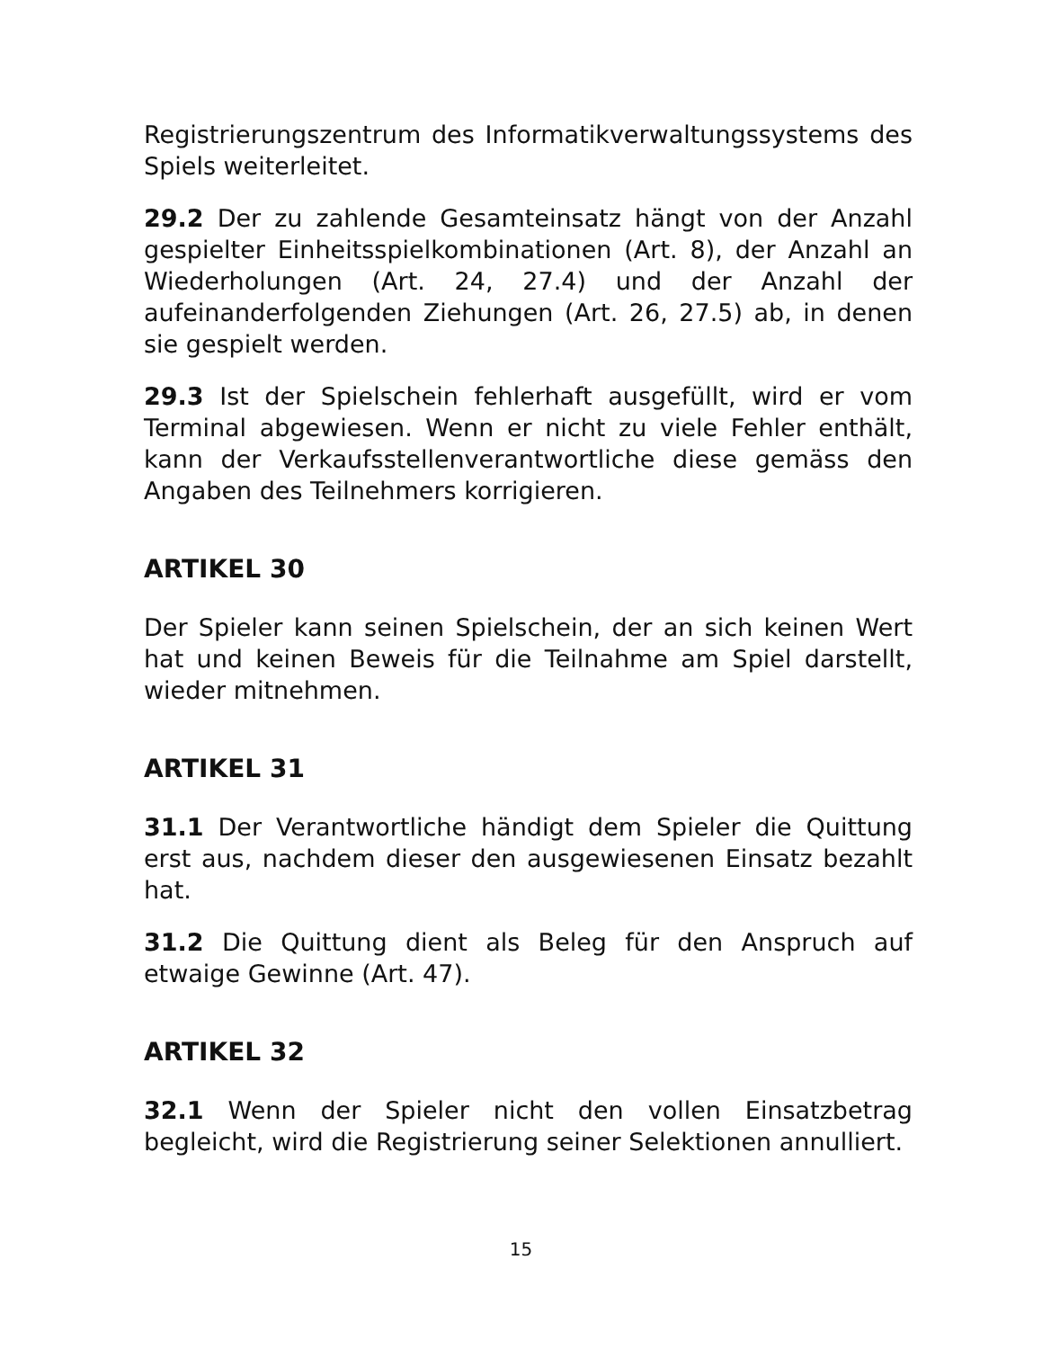Registrierungszentrum des Informatikverwaltungssystems des Spiels weiterleitet.
29.2 Der zu zahlende Gesamteinsatz hängt von der Anzahl gespielter Einheitsspielkombinationen (Art. 8), der Anzahl an Wiederholungen (Art. 24, 27.4) und der Anzahl der aufeinanderfolgenden Ziehungen (Art. 26, 27.5) ab, in denen sie gespielt werden.
29.3 Ist der Spielschein fehlerhaft ausgefüllt, wird er vom Terminal abgewiesen. Wenn er nicht zu viele Fehler enthält, kann der Verkaufsstellenverantwortliche diese gemäss den Angaben des Teilnehmers korrigieren.
ARTIKEL 30
Der Spieler kann seinen Spielschein, der an sich keinen Wert hat und keinen Beweis für die Teilnahme am Spiel darstellt, wieder mitnehmen.
ARTIKEL 31
31.1 Der Verantwortliche händigt dem Spieler die Quittung erst aus, nachdem dieser den ausgewiesenen Einsatz bezahlt hat.
31.2 Die Quittung dient als Beleg für den Anspruch auf etwaige Gewinne (Art. 47).
ARTIKEL 32
32.1 Wenn der Spieler nicht den vollen Einsatzbetrag begleicht, wird die Registrierung seiner Selektionen annulliert.
15